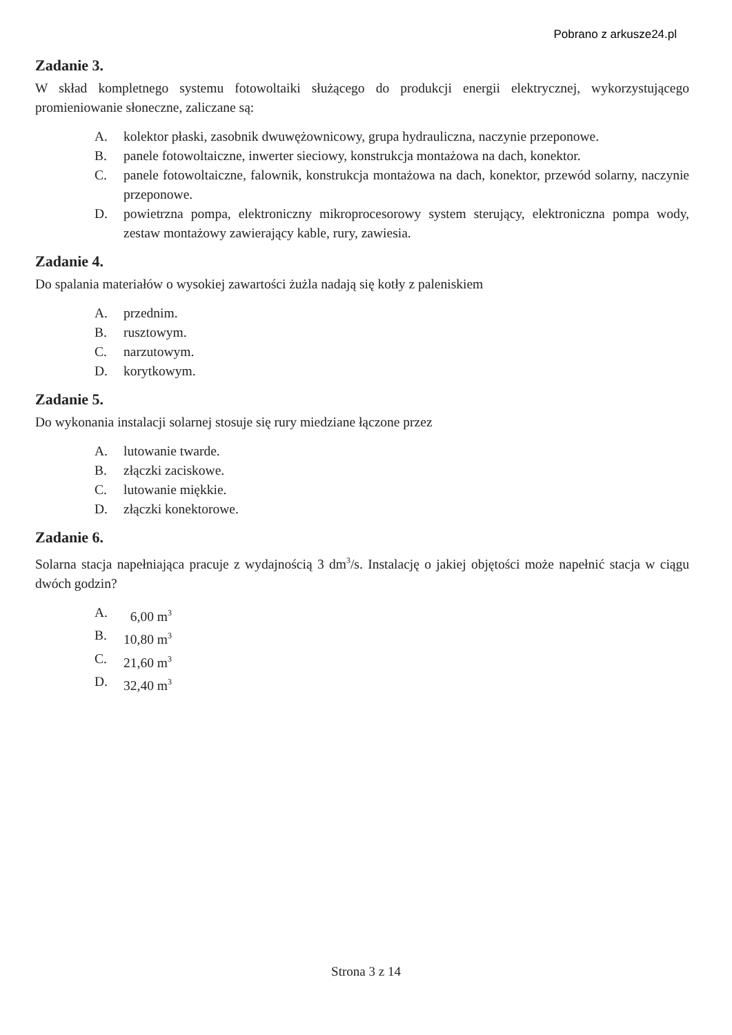Pobrano z arkusze24.pl
Zadanie 3.
W skład kompletnego systemu fotowoltaiki służącego do produkcji energii elektrycznej, wykorzystującego promieniowanie słoneczne, zaliczane są:
A. kolektor płaski, zasobnik dwuwężownicowy, grupa hydrauliczna, naczynie przeponowe.
B. panele fotowoltaiczne, inwerter sieciowy, konstrukcja montażowa na dach, konektor.
C. panele fotowoltaiczne, falownik, konstrukcja montażowa na dach, konektor, przewód solarny, naczynie przeponowe.
D. powietrzna pompa, elektroniczny mikroprocesorowy system sterujący, elektroniczna pompa wody, zestaw montażowy zawierający kable, rury, zawiesia.
Zadanie 4.
Do spalania materiałów o wysokiej zawartości żużla nadają się kotły z paleniskiem
A. przednim.
B. rusztowym.
C. narzutowym.
D. korytkowym.
Zadanie 5.
Do wykonania instalacji solarnej stosuje się rury miedziane łączone przez
A. lutowanie twarde.
B. złączki zaciskowe.
C. lutowanie miękkie.
D. złączki konektorowe.
Zadanie 6.
Solarna stacja napełniająca pracuje z wydajnością 3 dm<sup>3</sup>/s. Instalację o jakiej objętości może napełnić stacja w ciągu dwóch godzin?
A. 6,00 m<sup>3</sup>
B. 10,80 m<sup>3</sup>
C. 21,60 m<sup>3</sup>
D. 32,40 m<sup>3</sup>
Strona 3 z 14